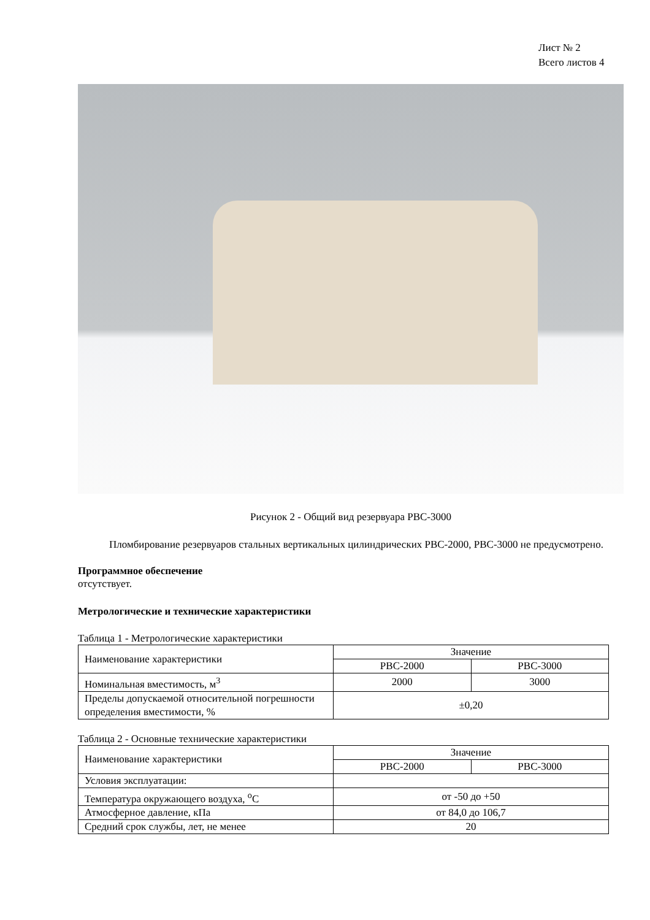Лист № 2
Всего листов 4
Рисунок 2 - Общий вид резервуара РВС-3000
Пломбирование резервуаров стальных вертикальных цилиндрических РВС-2000, РВС-3000 не предусмотрено.
Программное обеспечение
отсутствует.
Метрологические и технические характеристики
Таблица 1 - Метрологические характеристики
| Наименование характеристики | Значение | |
| | РВС-2000 | РВС-3000 |
| Номинальная вместимость, м<sup>3</sup> | 2000 | 3000 |
| Пределы допускаемой относительной погрешности определения вместимости, % | ±0,20 | |
Таблица 2 - Основные технические характеристики
| Наименование характеристики | Значение | |
| | РВС-2000 | РВС-3000 |
| Условия эксплуатации: | | |
| Температура окружающего воздуха, <sup>o</sup>C | от -50 до +50 | |
| Атмосферное давление, кПа | от 84,0 до 106,7 | |
| Средний срок службы, лет, не менее | 20 | |